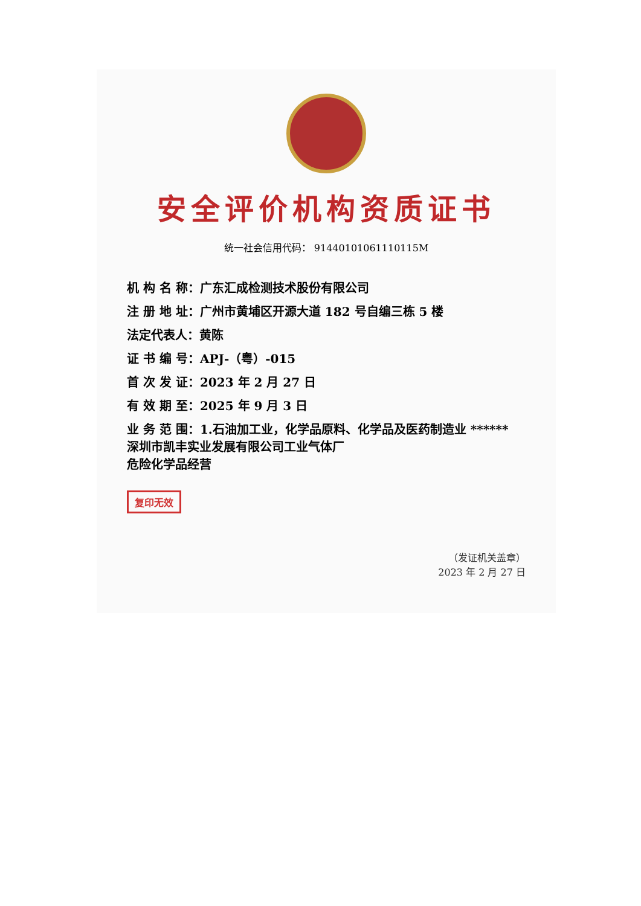安全评价机构资质证书
统一社会信用代码： 91440101061110115M
机 构 名 称：广东汇成检测技术股份有限公司
注 册 地 址：广州市黄埔区开源大道 182 号自编三栋 5 楼
法定代表人：黄陈
证 书 编 号：APJ-（粤）-015
首 次 发 证：2023 年 2 月 27 日
有 效 期 至：2025 年 9 月 3 日
业 务 范 围：1.石油加工业，化学品原料、化学品及医药制造业 ******
深圳市凯丰实业发展有限公司工业气体厂
危险化学品经营
复印无效
（发证机关盖章）
2023 年 2 月 27 日